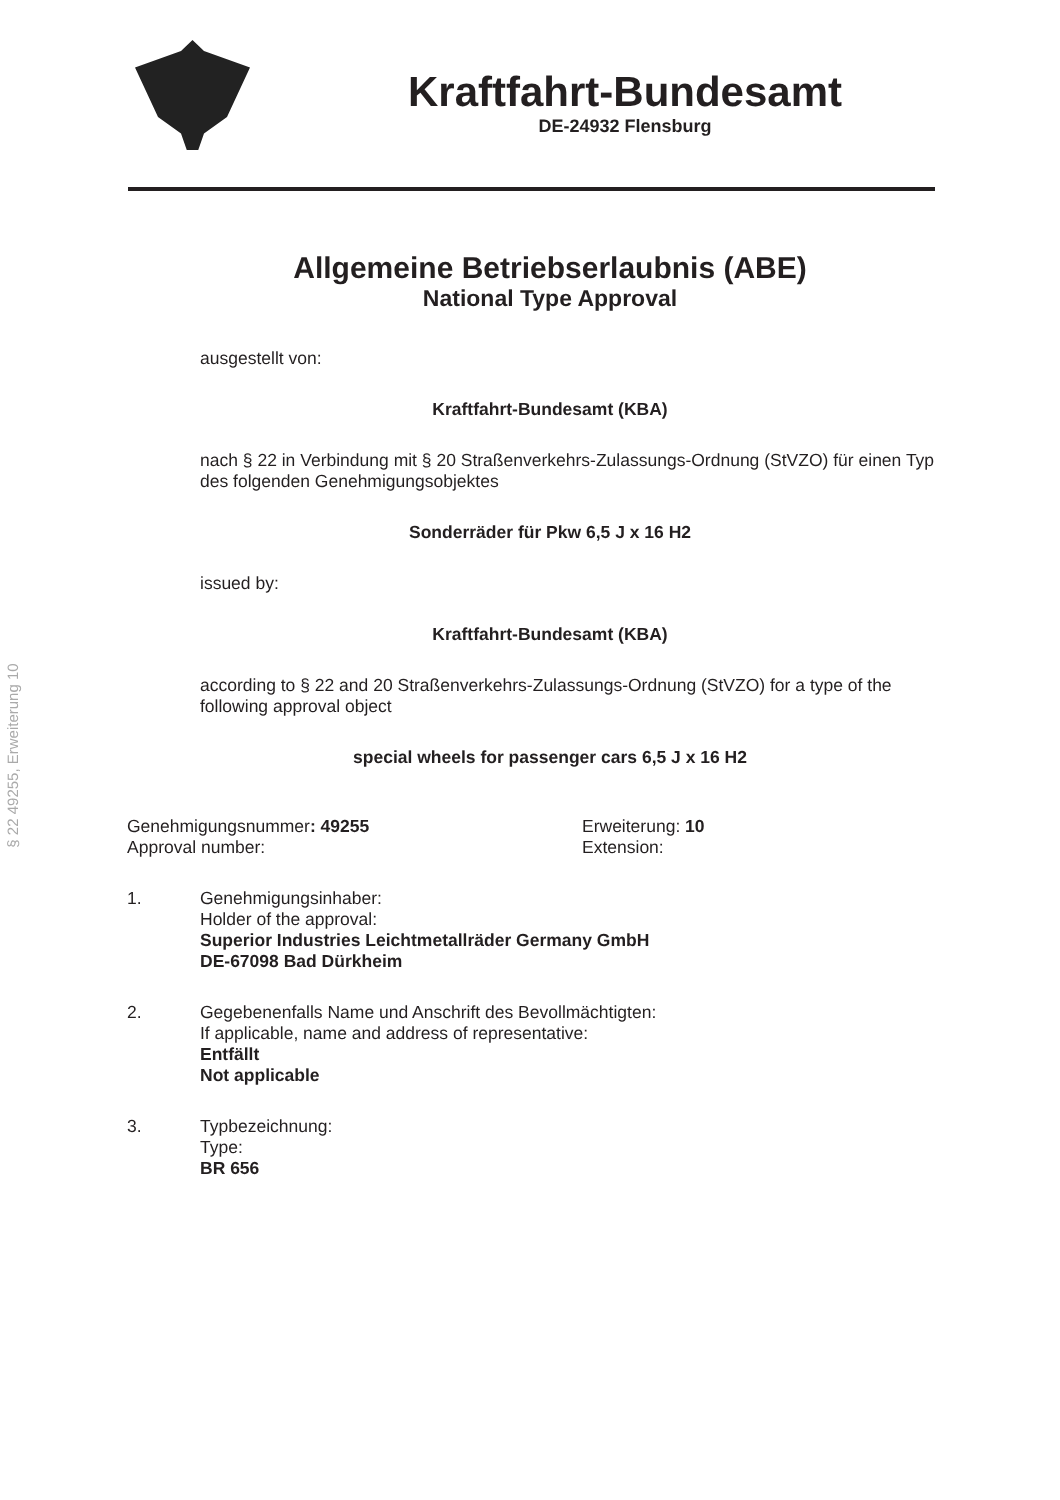§ 22 49255, Erweiterung 10
Kraftfahrt-Bundesamt
DE-24932 Flensburg
Allgemeine Betriebserlaubnis (ABE)
National Type Approval
ausgestellt von:
Kraftfahrt-Bundesamt (KBA)
nach § 22 in Verbindung mit § 20 Straßenverkehrs-Zulassungs-Ordnung (StVZO) für einen Typ des folgenden Genehmigungsobjektes
Sonderräder für Pkw 6,5 J x 16 H2
issued by:
Kraftfahrt-Bundesamt (KBA)
according to § 22 and 20 Straßenverkehrs-Zulassungs-Ordnung (StVZO) for a type of the following approval object
special wheels for passenger cars 6,5 J x 16 H2
Genehmigungsnummer: 49255
Approval number:
Erweiterung: 10
Extension:
1. Genehmigungsinhaber:
Holder of the approval:
Superior Industries Leichtmetallräder Germany GmbH
DE-67098 Bad Dürkheim
2. Gegebenenfalls Name und Anschrift des Bevollmächtigten:
If applicable, name and address of representative:
Entfällt
Not applicable
3. Typbezeichnung:
Type:
BR 656